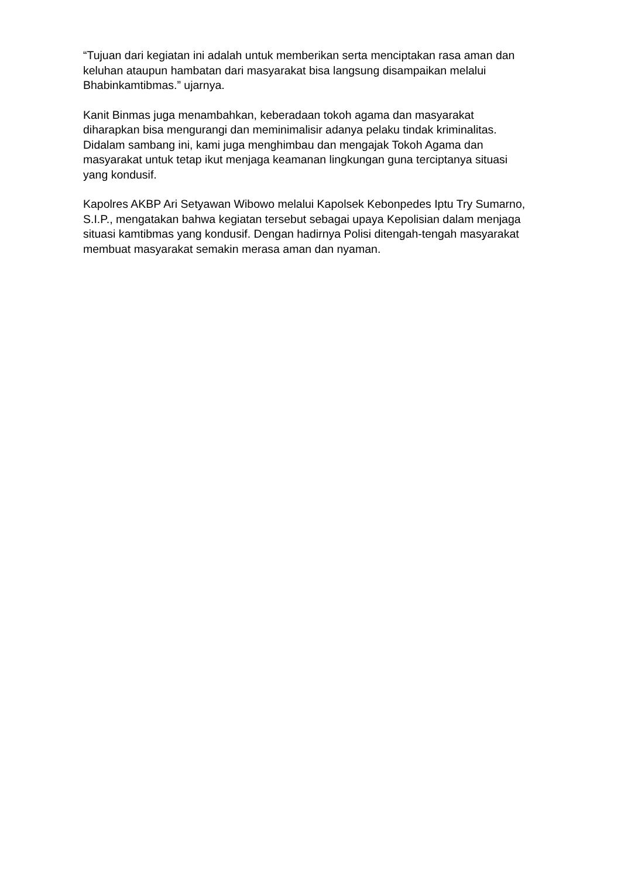“Tujuan dari kegiatan ini adalah untuk memberikan serta menciptakan rasa aman dan keluhan ataupun hambatan dari masyarakat bisa langsung disampaikan melalui Bhabinkamtibmas.” ujarnya.
Kanit Binmas juga menambahkan, keberadaan tokoh agama dan masyarakat diharapkan bisa mengurangi dan meminimalisir adanya pelaku tindak kriminalitas. Didalam sambang ini, kami juga menghimbau dan mengajak Tokoh Agama dan masyarakat untuk tetap ikut menjaga keamanan lingkungan guna terciptanya situasi yang kondusif.
Kapolres AKBP Ari Setyawan Wibowo melalui Kapolsek Kebonpedes Iptu Try Sumarno, S.I.P., mengatakan bahwa kegiatan tersebut sebagai upaya Kepolisian dalam menjaga situasi kamtibmas yang kondusif. Dengan hadirnya Polisi ditengah-tengah masyarakat membuat masyarakat semakin merasa aman dan nyaman.